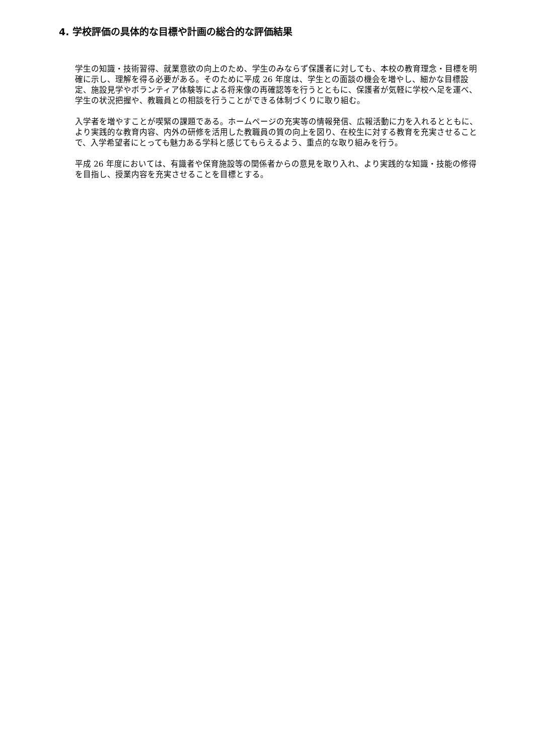4. 学校評価の具体的な目標や計画の総合的な評価結果
学生の知識・技術習得、就業意欲の向上のため、学生のみならず保護者に対しても、本校の教育理念・目標を明確に示し、理解を得る必要がある。そのために平成 26 年度は、学生との面談の機会を増やし、細かな目標設定、施設見学やボランティア体験等による将来像の再確認等を行うとともに、保護者が気軽に学校へ足を運べ、学生の状況把握や、教職員との相談を行うことができる体制づくりに取り組む。
入学者を増やすことが喫緊の課題である。ホームページの充実等の情報発信、広報活動に力を入れるとともに、より実践的な教育内容、内外の研修を活用した教職員の質の向上を図り、在校生に対する教育を充実させることで、入学希望者にとっても魅力ある学科と感じてもらえるよう、重点的な取り組みを行う。
平成 26 年度においては、有識者や保育施設等の関係者からの意見を取り入れ、より実践的な知識・技能の修得を目指し、授業内容を充実させることを目標とする。